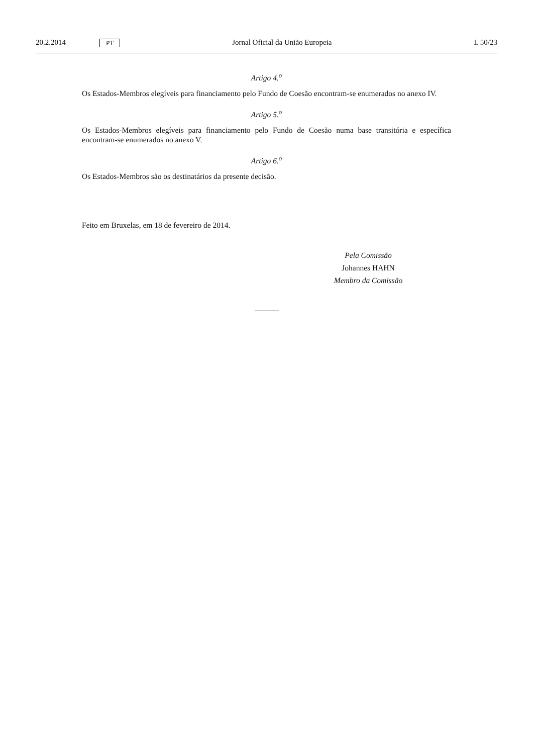20.2.2014 PT Jornal Oficial da União Europeia L 50/23
Artigo 4.<sup>o</sup>
Os Estados-Membros elegíveis para financiamento pelo Fundo de Coesão encontram-se enumerados no anexo IV.
Artigo 5.<sup>o</sup>
Os Estados-Membros elegíveis para financiamento pelo Fundo de Coesão numa base transitória e específica encontram-se enumerados no anexo V.
Artigo 6.<sup>o</sup>
Os Estados-Membros são os destinatários da presente decisão.
Feito em Bruxelas, em 18 de fevereiro de 2014.
Pela Comissão
Johannes HAHN
Membro da Comissão